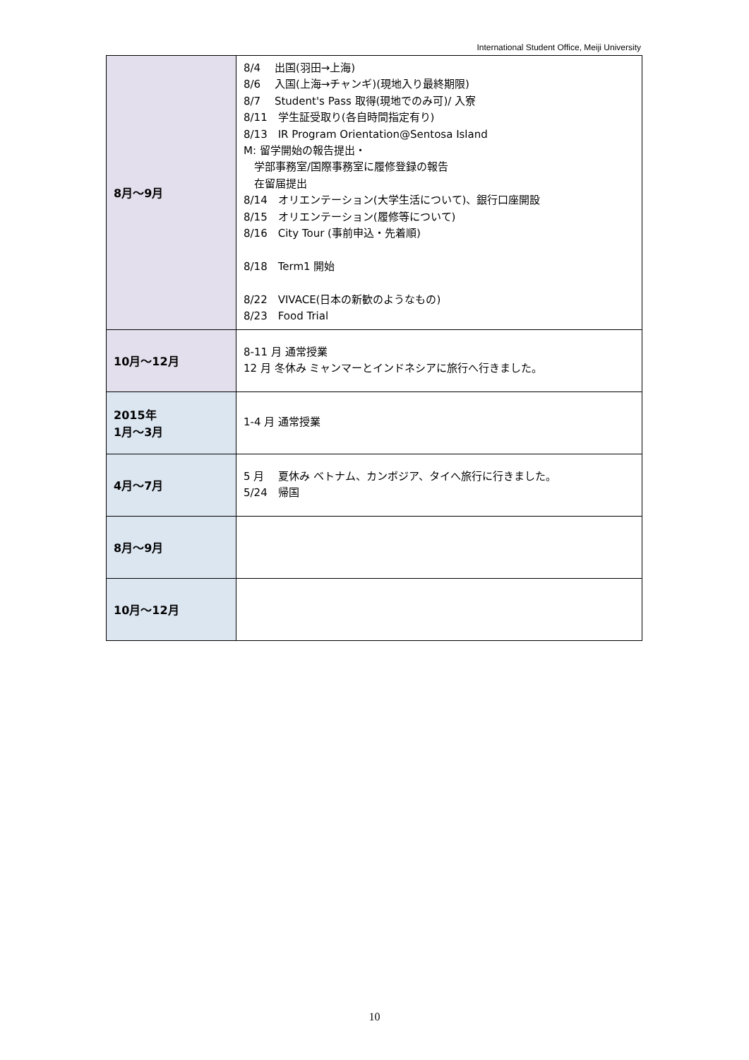International Student Office, Meiji University
| 8月～9月 | 8/4 出国(羽田→上海) 8/6 入国(上海→チャンギ)(現地入り最終期限) 8/7 Student's Pass 取得(現地でのみ可)/ 入寮 8/11 学生証受取り(各自時間指定有り) 8/13 IR Program Orientation@Sentosa Island M: 留学開始の報告提出・ 学部事務室/国際事務室に履修登録の報告 在留届提出 8/14 オリエンテーション(大学生活について)、銀行口座開設 8/15 オリエンテーション(履修等について) 8/16 City Tour (事前申込・先着順) 8/18 Term1 開始 8/22 VIVACE(日本の新歓のようなもの) 8/23 Food Trial |
| 10月～12月 | 8-11 月 通常授業 12 月 冬休み ミャンマーとインドネシアに旅行へ行きました。 |
| 2015年 1月～3月 | 1-4 月 通常授業 |
| 4月～7月 | 5 月 夏休み ベトナム、カンボジア、タイへ旅行に行きました。 5/24 帰国 |
| 8月～9月 | |
| 10月～12月 | |
10